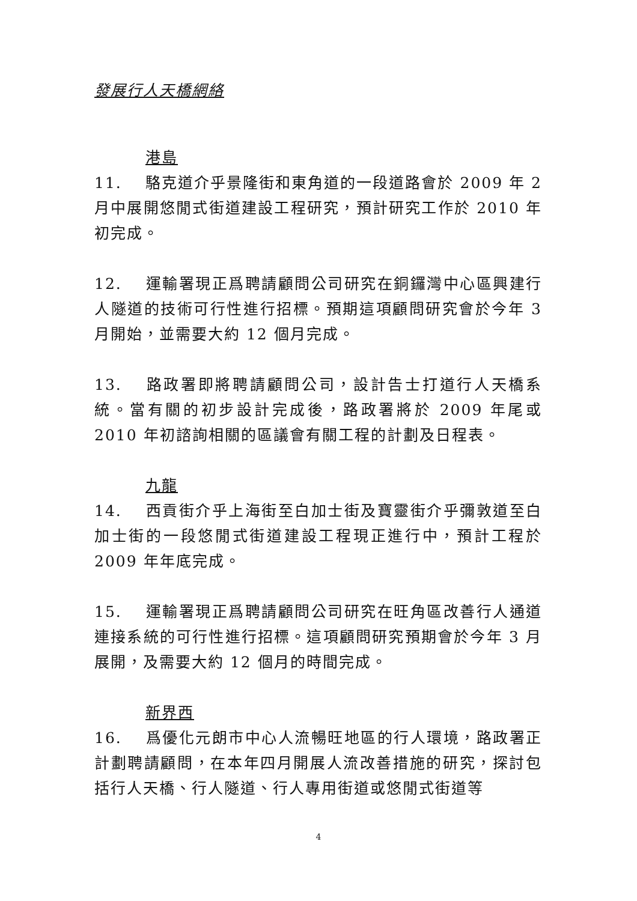發展行人天橋網絡
港島
11. 駱克道介乎景隆街和東角道的一段道路會於 2009 年 2 月中展開悠閒式街道建設工程研究，預計研究工作於 2010 年初完成。
12. 運輸署現正爲聘請顧問公司研究在銅鑼灣中心區興建行人隧道的技術可行性進行招標。預期這項顧問研究會於今年 3 月開始，並需要大約 12 個月完成。
13. 路政署即將聘請顧問公司，設計告士打道行人天橋系統。當有關的初步設計完成後，路政署將於 2009 年尾或 2010 年初諮詢相關的區議會有關工程的計劃及日程表。
九龍
14. 西貢街介乎上海街至白加士街及寶靈街介乎彌敦道至白加士街的一段悠閒式街道建設工程現正進行中，預計工程於 2009 年年底完成。
15. 運輸署現正爲聘請顧問公司研究在旺角區改善行人通道連接系統的可行性進行招標。這項顧問研究預期會於今年 3 月展開，及需要大約 12 個月的時間完成。
新界西
16. 爲優化元朗市中心人流暢旺地區的行人環境，路政署正計劃聘請顧問，在本年四月開展人流改善措施的研究，探討包括行人天橋、行人隧道、行人專用街道或悠閒式街道等
4